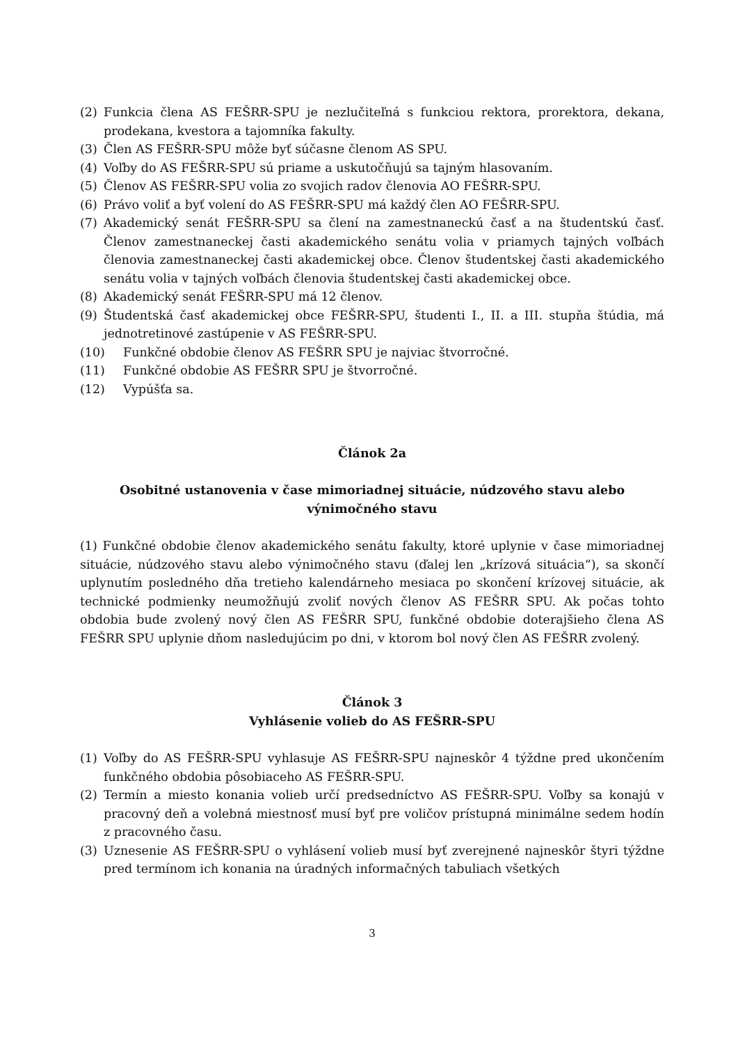(2) Funkcia člena AS FEŠRR-SPU je nezlučiteľná s funkciou rektora, prorektora, dekana, prodekana, kvestora a tajomníka fakulty.
(3) Člen AS FEŠRR-SPU môže byť súčasne členom AS SPU.
(4) Voľby do AS FEŠRR-SPU sú priame a uskutočňujú sa tajným hlasovaním.
(5) Členov AS FEŠRR-SPU volia zo svojich radov členovia AO FEŠRR-SPU.
(6) Právo voliť a byť volení do AS FEŠRR-SPU má každý člen AO FEŠRR-SPU.
(7) Akademický senát FEŠRR-SPU sa člení na zamestnaneckú časť a na študentskú časť. Členov zamestnaneckej časti akademického senátu volia v priamych tajných voľbách členovia zamestnaneckej časti akademickej obce. Členov študentskej časti akademického senátu volia v tajných voľbách členovia študentskej časti akademickej obce.
(8) Akademický senát FEŠRR-SPU má 12 členov.
(9) Študentská časť akademickej obce FEŠRR-SPU, študenti I., II. a III. stupňa štúdia, má jednotretinové zastúpenie v AS FEŠRR-SPU.
(10) Funkčné obdobie členov AS FEŠRR SPU je najviac štvorročné.
(11) Funkčné obdobie AS FEŠRR SPU je štvorročné.
(12) Vypúšťa sa.
Článok 2a
Osobitné ustanovenia v čase mimoriadnej situácie, núdzového stavu alebo výnimočného stavu
(1) Funkčné obdobie členov akademického senátu fakulty, ktoré uplynie v čase mimoriadnej situácie, núdzového stavu alebo výnimočného stavu (ďalej len „krízová situácia“), sa skončí uplynutím posledného dňa tretieho kalendárneho mesiaca po skončení krízovej situácie, ak technické podmienky neumožňujú zvoliť nových členov AS FEŠRR SPU. Ak počas tohto obdobia bude zvolený nový člen AS FEŠRR SPU, funkčné obdobie doterajšieho člena AS FEŠRR SPU uplynie dňom nasledujúcim po dni, v ktorom bol nový člen AS FEŠRR zvolený.
Článok 3
Vyhlásenie volieb do AS FEŠRR-SPU
(1) Voľby do AS FEŠRR-SPU vyhlasuje AS FEŠRR-SPU najneskôr 4 týždne pred ukončením funkčného obdobia pôsobiaceho AS FEŠRR-SPU.
(2) Termín a miesto konania volieb určí predsedníctvo AS FEŠRR-SPU. Voľby sa konajú v pracovný deň a volebná miestnosť musí byť pre voličov prístupná minimálne sedem hodín z pracovného času.
(3) Uznesenie AS FEŠRR-SPU o vyhlásení volieb musí byť zverejnené najneskôr štyri týždne pred termínom ich konania na úradných informačných tabuliach všetkých
3